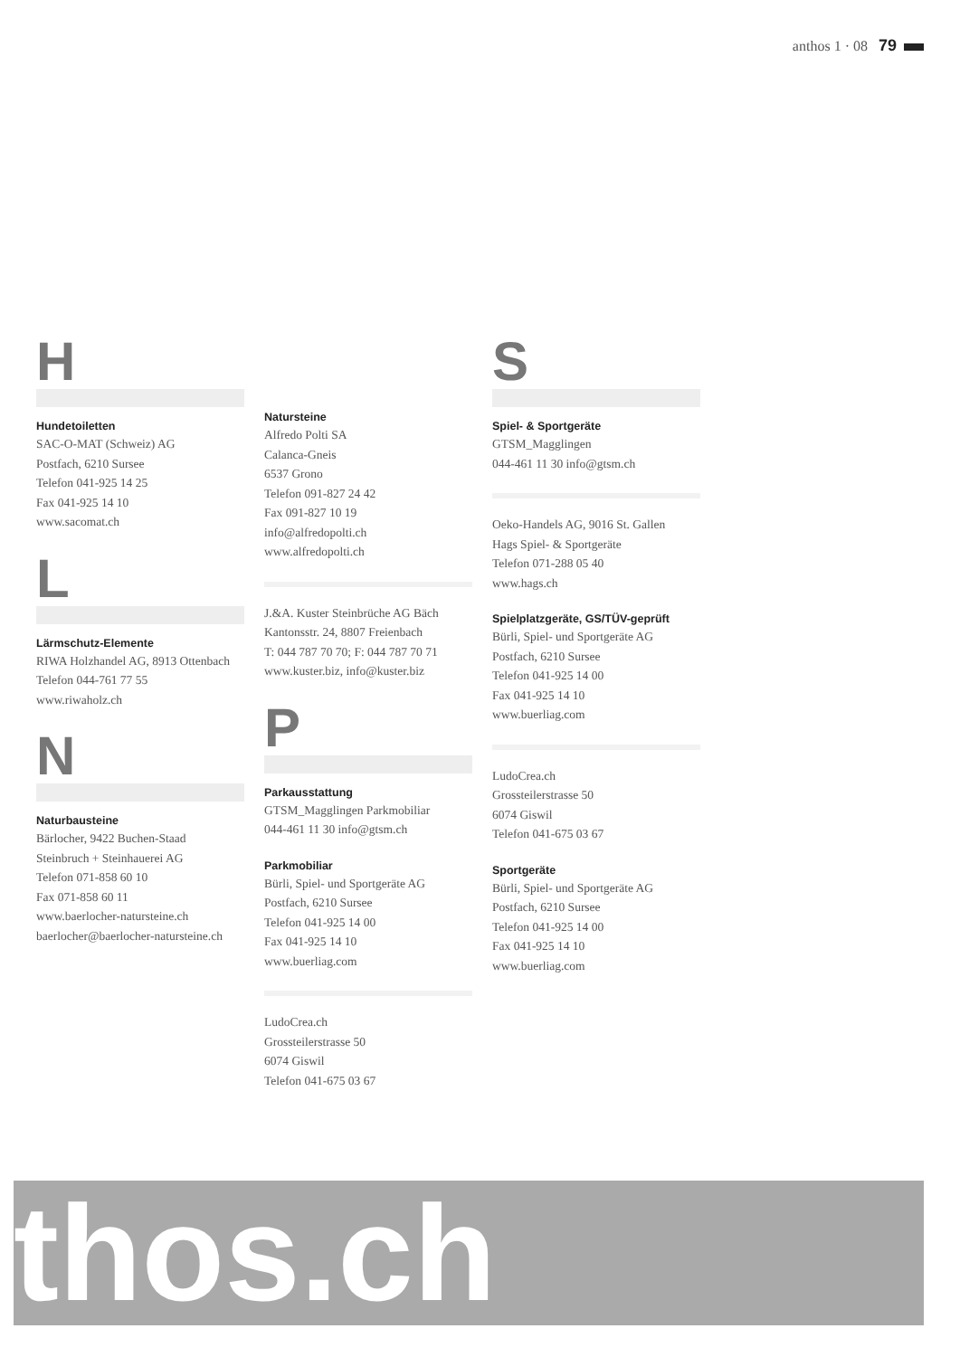anthos 1 · 08 79
H
Hundetoiletten
SAC-O-MAT (Schweiz) AG
Postfach, 6210 Sursee
Telefon 041-925 14 25
Fax 041-925 14 10
www.sacomat.ch
L
Lärmschutz-Elemente
RIWA Holzhandel AG, 8913 Ottenbach
Telefon 044-761 77 55
www.riwaholz.ch
N
Naturbausteine
Bärlocher, 9422 Buchen-Staad
Steinbruch + Steinhauerei AG
Telefon 071-858 60 10
Fax 071-858 60 11
www.baerlocher-natursteine.ch
baerlocher@baerlocher-natursteine.ch
Natursteine
Alfredo Polti SA
Calanca-Gneis
6537 Grono
Telefon 091-827 24 42
Fax 091-827 10 19
info@alfredopolti.ch
www.alfredopolti.ch
J.&A. Kuster Steinbrüche AG Bäch
Kantonsstr. 24, 8807 Freienbach
T: 044 787 70 70; F: 044 787 70 71
www.kuster.biz, info@kuster.biz
P
Parkausstattung
GTSM_Magglingen Parkmobiliar
044-461 11 30 info@gtsm.ch
Parkmobiliar
Bürli, Spiel- und Sportgeräte AG
Postfach, 6210 Sursee
Telefon 041-925 14 00
Fax 041-925 14 10
www.buerliag.com
LudoCrea.ch
Grossteilerstrasse 50
6074 Giswil
Telefon 041-675 03 67
S
Spiel- & Sportgeräte
GTSM_Magglingen
044-461 11 30 info@gtsm.ch
Oeko-Handels AG, 9016 St. Gallen
Hags Spiel- & Sportgeräte
Telefon 071-288 05 40
www.hags.ch
Spielplatzgeräte, GS/TÜV-geprüft
Bürli, Spiel- und Sportgeräte AG
Postfach, 6210 Sursee
Telefon 041-925 14 00
Fax 041-925 14 10
www.buerliag.com
LudoCrea.ch
Grossteilerstrasse 50
6074 Giswil
Telefon 041-675 03 67
Sportgeräte
Bürli, Spiel- und Sportgeräte AG
Postfach, 6210 Sursee
Telefon 041-925 14 00
Fax 041-925 14 10
www.buerliag.com
thos.ch